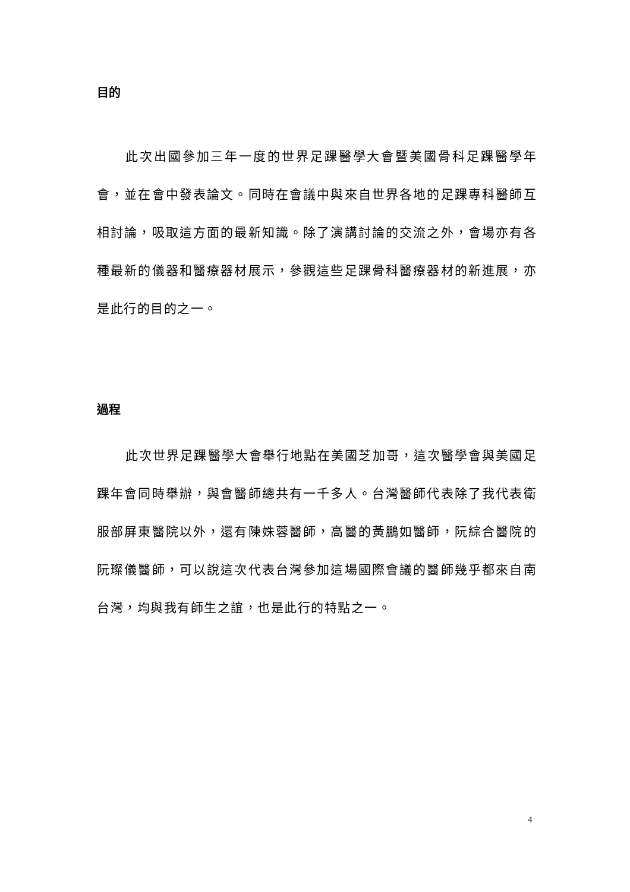目的
此次出國參加三年一度的世界足踝醫學大會暨美國骨科足踝醫學年會，並在會中發表論文。同時在會議中與來自世界各地的足踝專科醫師互相討論，吸取這方面的最新知識。除了演講討論的交流之外，會場亦有各種最新的儀器和醫療器材展示，參觀這些足踝骨科醫療器材的新進展，亦是此行的目的之一。
過程
此次世界足踝醫學大會舉行地點在美國芝加哥，這次醫學會與美國足踝年會同時舉辦，與會醫師總共有一千多人。台灣醫師代表除了我代表衛服部屏東醫院以外，還有陳姝蓉醫師，高醫的黃鵬如醫師，阮綜合醫院的阮璨儀醫師，可以說這次代表台灣參加這場國際會議的醫師幾乎都來自南台灣，均與我有師生之誼，也是此行的特點之一。
4